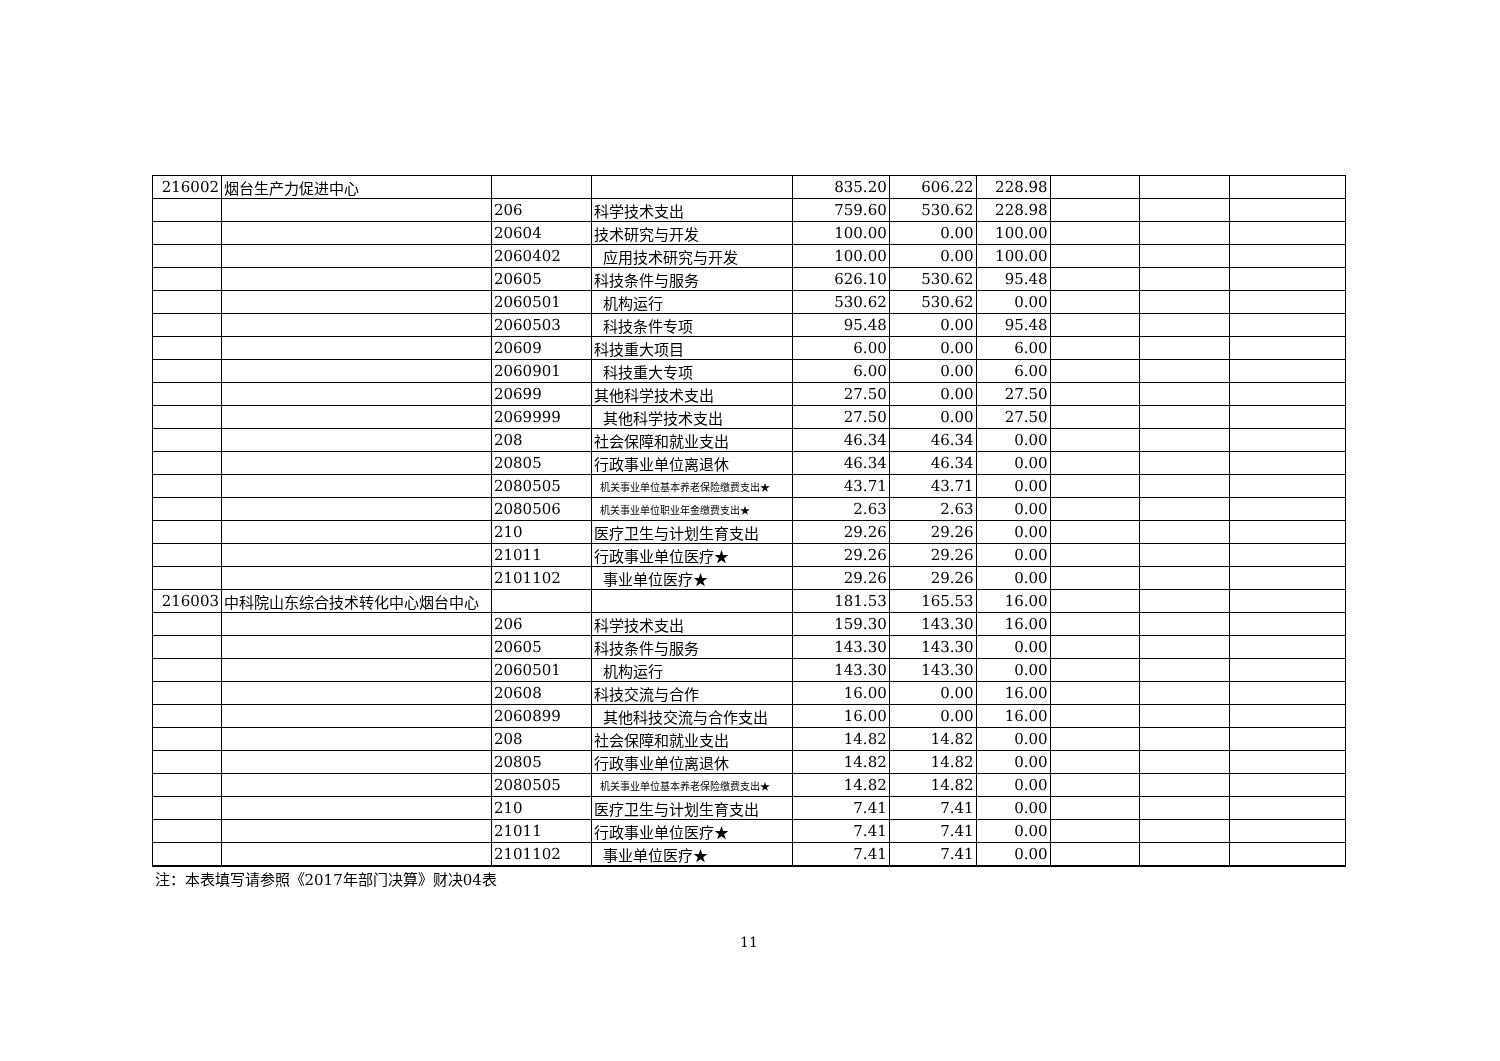| 216002 | 烟台生产力促进中心 | | | 835.20 | 606.22 | 228.98 | | | |
| | | 206 | 科学技术支出 | 759.60 | 530.62 | 228.98 | | | |
| | | 20604 | 技术研究与开发 | 100.00 | 0.00 | 100.00 | | | |
| | | 2060402 | 应用技术研究与开发 | 100.00 | 0.00 | 100.00 | | | |
| | | 20605 | 科技条件与服务 | 626.10 | 530.62 | 95.48 | | | |
| | | 2060501 | 机构运行 | 530.62 | 530.62 | 0.00 | | | |
| | | 2060503 | 科技条件专项 | 95.48 | 0.00 | 95.48 | | | |
| | | 20609 | 科技重大项目 | 6.00 | 0.00 | 6.00 | | | |
| | | 2060901 | 科技重大专项 | 6.00 | 0.00 | 6.00 | | | |
| | | 20699 | 其他科学技术支出 | 27.50 | 0.00 | 27.50 | | | |
| | | 2069999 | 其他科学技术支出 | 27.50 | 0.00 | 27.50 | | | |
| | | 208 | 社会保障和就业支出 | 46.34 | 46.34 | 0.00 | | | |
| | | 20805 | 行政事业单位离退休 | 46.34 | 46.34 | 0.00 | | | |
| | | 2080505 | 机关事业单位基本养老保险缴费支出★ | 43.71 | 43.71 | 0.00 | | | |
| | | 2080506 | 机关事业单位职业年金缴费支出★ | 2.63 | 2.63 | 0.00 | | | |
| | | 210 | 医疗卫生与计划生育支出 | 29.26 | 29.26 | 0.00 | | | |
| | | 21011 | 行政事业单位医疗★ | 29.26 | 29.26 | 0.00 | | | |
| | | 2101102 | 事业单位医疗★ | 29.26 | 29.26 | 0.00 | | | |
| 216003 | 中科院山东综合技术转化中心烟台中心 | | | 181.53 | 165.53 | 16.00 | | | |
| | | 206 | 科学技术支出 | 159.30 | 143.30 | 16.00 | | | |
| | | 20605 | 科技条件与服务 | 143.30 | 143.30 | 0.00 | | | |
| | | 2060501 | 机构运行 | 143.30 | 143.30 | 0.00 | | | |
| | | 20608 | 科技交流与合作 | 16.00 | 0.00 | 16.00 | | | |
| | | 2060899 | 其他科技交流与合作支出 | 16.00 | 0.00 | 16.00 | | | |
| | | 208 | 社会保障和就业支出 | 14.82 | 14.82 | 0.00 | | | |
| | | 20805 | 行政事业单位离退休 | 14.82 | 14.82 | 0.00 | | | |
| | | 2080505 | 机关事业单位基本养老保险缴费支出★ | 14.82 | 14.82 | 0.00 | | | |
| | | 210 | 医疗卫生与计划生育支出 | 7.41 | 7.41 | 0.00 | | | |
| | | 21011 | 行政事业单位医疗★ | 7.41 | 7.41 | 0.00 | | | |
| | | 2101102 | 事业单位医疗★ | 7.41 | 7.41 | 0.00 | | | |
| 注：本表填写请参照《2017年部门决算》财决04表 | | | | | | | | | |
11